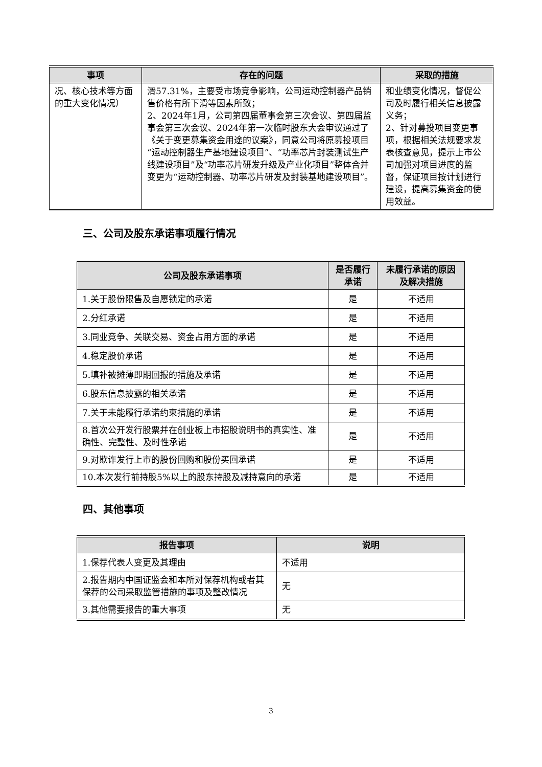| 事项 | 存在的问题 | 采取的措施 |
| --- | --- | --- |
| 况、核心技术等方面的重大变化情况） | 滑57.31%，主要受市场竞争影响，公司运动控制器产品销售价格有所下滑等因素所致； 2、2024年1月，公司第四届董事会第三次会议、第四届监事会第三次会议、2024年第一次临时股东大会审议通过了《关于变更募集资金用途的议案》，同意公司将原募投项目“运动控制器生产基地建设项目”、“功率芯片封装测试生产线建设项目”及“功率芯片研发升级及产业化项目”整体合并变更为“运动控制器、功率芯片研发及封装基地建设项目”。 | 和业绩变化情况，督促公司及时履行相关信息披露义务； 2、针对募投项目变更事项，根据相关法规要求发表核查意见，提示上市公司加强对项目进度的监督，保证项目按计划进行建设，提高募集资金的使用效益。 |
三、公司及股东承诺事项履行情况
| 公司及股东承诺事项 | 是否履行承诺 | 未履行承诺的原因及解决措施 |
| --- | --- | --- |
| 1.关于股份限售及自愿锁定的承诺 | 是 | 不适用 |
| 2.分红承诺 | 是 | 不适用 |
| 3.同业竞争、关联交易、资金占用方面的承诺 | 是 | 不适用 |
| 4.稳定股价承诺 | 是 | 不适用 |
| 5.填补被摊薄即期回报的措施及承诺 | 是 | 不适用 |
| 6.股东信息披露的相关承诺 | 是 | 不适用 |
| 7.关于未能履行承诺约束措施的承诺 | 是 | 不适用 |
| 8.首次公开发行股票并在创业板上市招股说明书的真实性、准确性、完整性、及时性承诺 | 是 | 不适用 |
| 9.对欺诈发行上市的股份回购和股份买回承诺 | 是 | 不适用 |
| 10.本次发行前持股5%以上的股东持股及减持意向的承诺 | 是 | 不适用 |
四、其他事项
| 报告事项 | 说明 |
| --- | --- |
| 1.保荐代表人变更及其理由 | 不适用 |
| 2.报告期内中国证监会和本所对保荐机构或者其保荐的公司采取监管措施的事项及整改情况 | 无 |
| 3.其他需要报告的重大事项 | 无 |
3